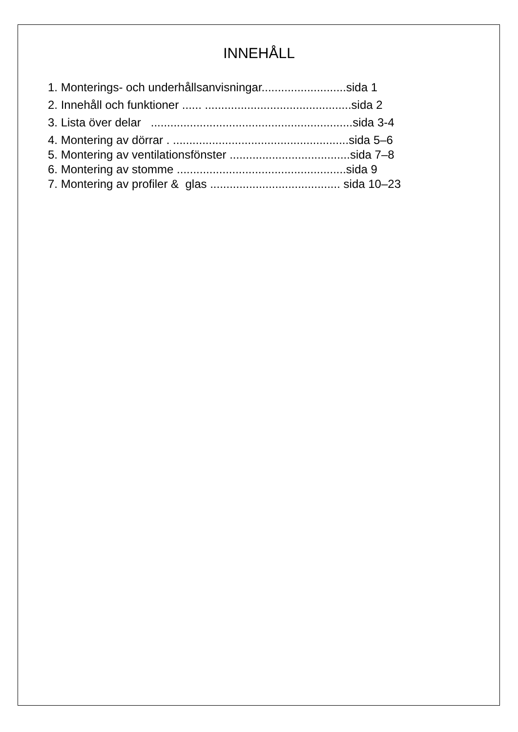INNEHÅLL
1. Monterings- och underhållsanvisningar..........................sida 1
2. Innehåll och funktioner ...... .............................................sida 2
3. Lista över delar ..............................................................sida 3-4
4. Montering av dörrar . ......................................................sida 5–6
5. Montering av ventilationsfönster .....................................sida 7–8
6. Montering av stomme ....................................................sida 9
7. Montering av profiler & glas ........................................ sida 10–23